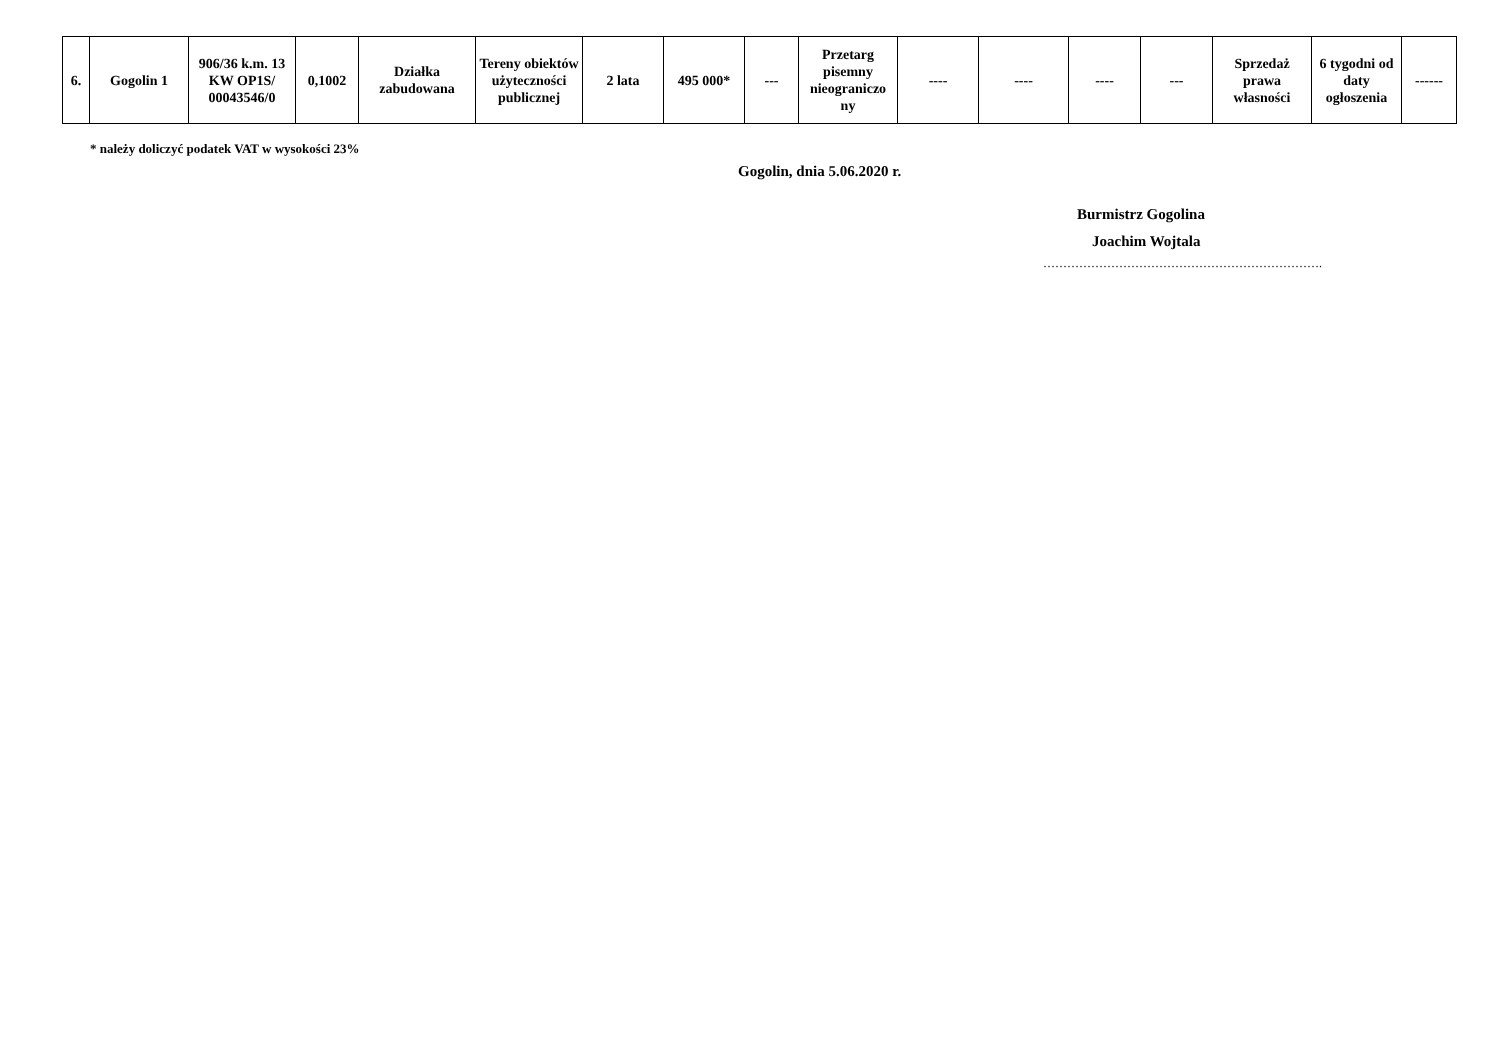| 6. | Gogolin 1 | 906/36 k.m. 13 KW OP1S/ 00043546/0 | 0,1002 | Działka zabudowana | Tereny obiektów użyteczności publicznej | 2 lata | 495 000* | --- | Przetarg pisemny nieograniczo ny | ---- | ---- | ---- | --- | Sprzedaż prawa własności | 6 tygodni od daty ogłoszenia | ------ |
* należy doliczyć podatek VAT w wysokości 23%
Gogolin, dnia 5.06.2020 r.
Burmistrz Gogolina
Joachim Wojtala
…………………………………………………………….